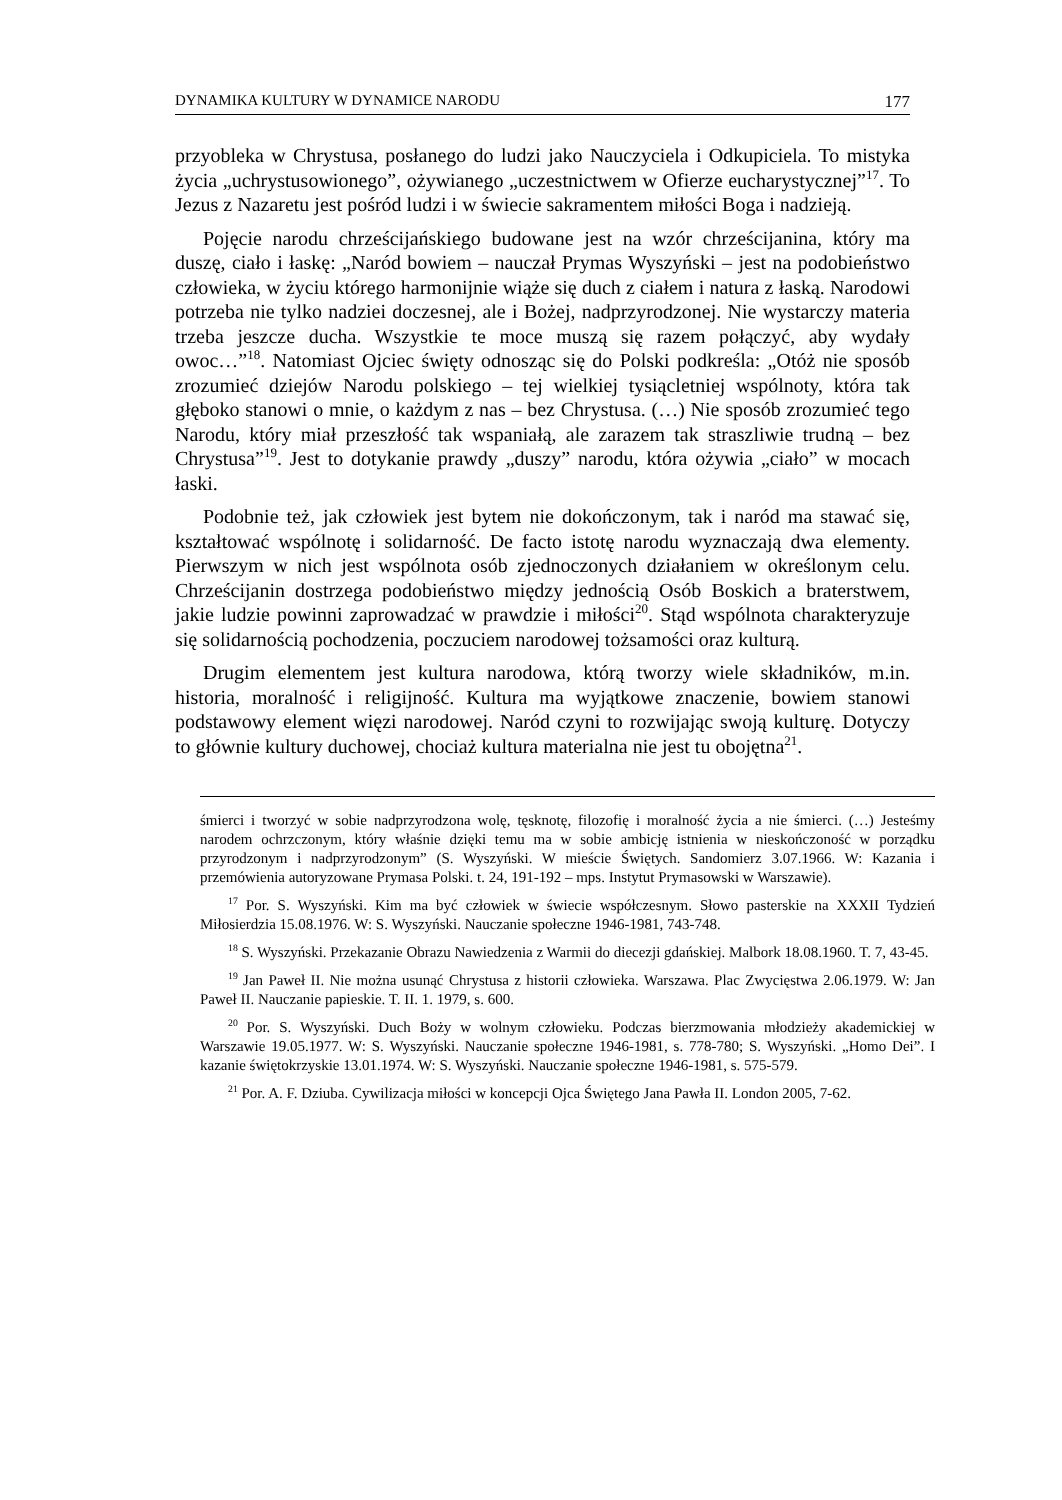DYNAMIKA KULTURY W DYNAMICE NARODU 177
przyobleka w Chrystusa, posłanego do ludzi jako Nauczyciela i Odkupiciela. To mistyka życia „uchrystusowionego”, ożywianego „uczestnictwem w Ofierze eucharystycznej”<sup>17</sup>. To Jezus z Nazaretu jest pośród ludzi i w świecie sakramentem miłości Boga i nadzieją.
Pojęcie narodu chrześcijańskiego budowane jest na wzór chrześcijanina, który ma duszę, ciało i łaskę: „Naród bowiem – nauczał Prymas Wyszyński – jest na podobieństwo człowieka, w życiu którego harmonijnie wiąże się duch z ciałem i natura z łaską. Narodowi potrzeba nie tylko nadziei doczesnej, ale i Bożej, nadprzyrodzonej. Nie wystarczy materia trzeba jeszcze ducha. Wszystkie te moce muszą się razem połączyć, aby wydały owoc…”<sup>18</sup>. Natomiast Ojciec święty odnosząc się do Polski podkreśla: „Otóż nie sposób zrozumieć dziejów Narodu polskiego – tej wielkiej tysiącletniej wspólnoty, która tak głęboko stanowi o mnie, o każdym z nas – bez Chrystusa. (…) Nie sposób zrozumieć tego Narodu, który miał przeszłość tak wspaniałą, ale zarazem tak straszliwie trudną – bez Chrystusa”<sup>19</sup>. Jest to dotykanie prawdy „duszy” narodu, która ożywia „ciało” w mocach łaski.
Podobnie też, jak człowiek jest bytem nie dokończonym, tak i naród ma stawać się, kształtować wspólnotę i solidarność. De facto istotę narodu wyznaczają dwa elementy. Pierwszym w nich jest wspólnota osób zjednoczonych działaniem w określonym celu. Chrześcijanin dostrzega podobieństwo między jednością Osób Boskich a braterstwem, jakie ludzie powinni zaprowadzać w prawdzie i miłości<sup>20</sup>. Stąd wspólnota charakteryzuje się solidarnością pochodzenia, poczuciem narodowej tożsamości oraz kulturą.
Drugim elementem jest kultura narodowa, którą tworzy wiele składników, m.in. historia, moralność i religijność. Kultura ma wyjątkowe znaczenie, bowiem stanowi podstawowy element więzi narodowej. Naród czyni to rozwijając swoją kulturę. Dotyczy to głównie kultury duchowej, chociaż kultura materialna nie jest tu obojętna<sup>21</sup>.
śmierci i tworzyć w sobie nadprzyrodzona wolę, tęsknotę, filozofię i moralność życia a nie śmierci. (…) Jesteśmy narodem ochrzczonym, który właśnie dzięki temu ma w sobie ambicję istnienia w nieskończoność w porządku przyrodzonym i nadprzyrodzonym” (S. Wyszyński. W mieście Świętych. Sandomierz 3.07.1966. W: Kazania i przemówienia autoryzowane Prymasa Polski. t. 24, 191-192 – mps. Instytut Prymasowski w Warszawie).
<sup>17</sup> Por. S. Wyszyński. Kim ma być człowiek w świecie współczesnym. Słowo pasterskie na XXXII Tydzień Miłosierdzia 15.08.1976. W: S. Wyszyński. Nauczanie społeczne 1946-1981, 743-748.
<sup>18</sup> S. Wyszyński. Przekazanie Obrazu Nawiedzenia z Warmii do diecezji gdańskiej. Malbork 18.08.1960. T. 7, 43-45.
<sup>19</sup> Jan Paweł II. Nie można usunąć Chrystusa z historii człowieka. Warszawa. Plac Zwycięstwa 2.06.1979. W: Jan Paweł II. Nauczanie papieskie. T. II. 1. 1979, s. 600.
<sup>20</sup> Por. S. Wyszyński. Duch Boży w wolnym człowieku. Podczas bierzmowania młodzieży akademickiej w Warszawie 19.05.1977. W: S. Wyszyński. Nauczanie społeczne 1946-1981, s. 778-780; S. Wyszyński. „Homo Dei”. I kazanie świętokrzyskie 13.01.1974. W: S. Wyszyński. Nauczanie społeczne 1946-1981, s. 575-579.
<sup>21</sup> Por. A. F. Dziuba. Cywilizacja miłości w koncepcji Ojca Świętego Jana Pawła II. London 2005, 7-62.